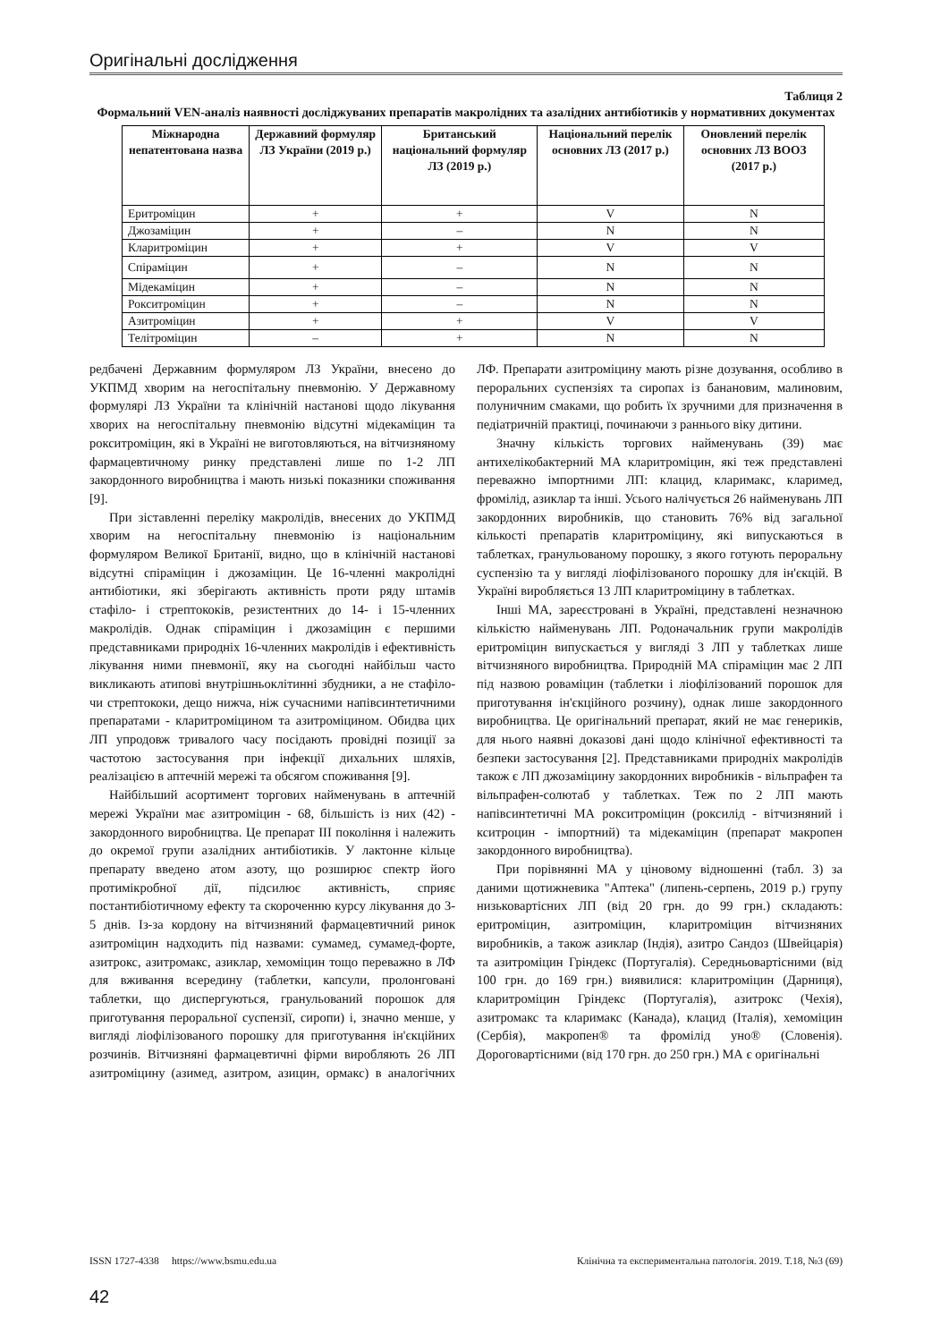Оригінальні дослідження
Таблиця 2
Формальний VEN-аналіз наявності досліджуваних препаратів макролідних та азалідних антибіотиків у нормативних документах
| Міжнародна непатентована назва | Державний формуляр ЛЗ України (2019 р.) | Британський національний формуляр ЛЗ (2019 р.) | Національний перелік основних ЛЗ (2017 р.) | Оновлений перелік основних ЛЗ ВООЗ (2017 р.) |
| --- | --- | --- | --- | --- |
| Еритроміцин | + | + | V | N |
| Джозаміцин | + | – | N | N |
| Кларитроміцин | + | + | V | V |
| Спіраміцин | + | – | N | N |
| Мідекаміцин | + | – | N | N |
| Рокситроміцин | + | – | N | N |
| Азитроміцин | + | + | V | V |
| Телітроміцин | – | + | N | N |
редбачені Державним формуляром ЛЗ України, внесено до УКПМД хворим на негоспітальну пневмонію. У Державному формулярі ЛЗ України та клінічній настанові щодо лікування хворих на негоспітальну пневмонію відсутні мідекаміцин та рокситроміцин, які в Україні не виготовляються, на вітчизняному фармацевтичному ринку представлені лише по 1-2 ЛП закордонного виробництва і мають низькі показники споживання [9].
При зіставленні переліку макролідів, внесених до УКПМД хворим на негоспітальну пневмонію із національним формуляром Великої Британії, видно, що в клінічній настанові відсутні спіраміцин і джозаміцин. Це 16-членні макролідні антибіотики, які зберігають активність проти ряду штамів стафіло- і стрептококів, резистентних до 14- і 15-членних макролідів. Однак спіраміцин і джозаміцин є першими представниками природніх 16-членних макролідів і ефективність лікування ними пневмонії, яку на сьогодні найбільш часто викликають атипові внутрішньоклітинні збудники, а не стафіло- чи стрептококи, дещо нижча, ніж сучасними напівсинтетичними препаратами - кларитроміцином та азитроміцином. Обидва цих ЛП упродовж тривалого часу посідають провідні позиції за частотою застосування при інфекції дихальних шляхів, реалізацією в аптечній мережі та обсягом споживання [9].
Найбільший асортимент торгових найменувань в аптечній мережі України має азитроміцин - 68, більшість із них (42) - закордонного виробництва. Це препарат III покоління і належить до окремої групи азалідних антибіотиків. У лактонне кільце препарату введено атом азоту, що розширює спектр його протимікробної дії, підсилює активність, сприяє постантибіотичному ефекту та скороченню курсу лікування до 3-5 днів. Із-за кордону на вітчизняний фармацевтичний ринок азитроміцин надходить під назвами: сумамед, сумамед-форте, азитрокс, азитромакс, азиклар, хемоміцин тощо переважно в ЛФ для вживання всередину (таблетки, капсули, пролонговані таблетки, що диспергуються, гранульований порошок для приготування пероральної суспензії, сиропи) і, значно менше, у вигляді ліофілізованого порошку для приготування ін'єкційних розчинів. Вітчизняні фармацевтичні фірми виробляють 26 ЛП азитроміцину (азимед, азитром, азицин, ормакс) в аналогічних ЛФ. Препарати азитроміцину мають різне дозування, особливо в пероральних суспензіях та сиропах із банановим, малиновим, полуничним смаками, що робить їх зручними для призначення в педіатричній практиці, починаючи з раннього віку дитини.
Значну кількість торгових найменувань (39) має антихелікобактерний МА кларитроміцин, які теж представлені переважно імпортними ЛП: клацид, кларимакс, кларимед, фромілід, азиклар та інші. Усього налічується 26 найменувань ЛП закордонних виробників, що становить 76% від загальної кількості препаратів кларитроміцину, які випускаються в таблетках, гранульованому порошку, з якого готують пероральну суспензію та у вигляді ліофілізованого порошку для ін'єкцій. В Україні виробляється 13 ЛП кларитроміцину в таблетках.
Інші МА, зареєстровані в Україні, представлені незначною кількістю найменувань ЛП. Родоначальник групи макролідів еритроміцин випускається у вигляді 3 ЛП у таблетках лише вітчизняного виробництва. Природній МА спіраміцин має 2 ЛП під назвою роваміцин (таблетки і ліофілізований порошок для приготування ін'єкційного розчину), однак лише закордонного виробництва. Це оригінальний препарат, який не має генериків, для нього наявні доказові дані щодо клінічної ефективності та безпеки застосування [2]. Представниками природніх макролідів також є ЛП джозаміцину закордонних виробників - вільпрафен та вільпрафен-солютаб у таблетках. Теж по 2 ЛП мають напівсинтетичні МА рокситроміцин (роксилід - вітчизняний і кситроцин - імпортний) та мідекаміцин (препарат макропен закордонного виробництва).
При порівнянні МА у ціновому відношенні (табл. 3) за даними щотижневика "Аптека" (липень-серпень, 2019 р.) групу низьковартісних ЛП (від 20 грн. до 99 грн.) складають: еритроміцин, азитроміцин, кларитроміцин вітчизняних виробників, а також азиклар (Індія), азитро Сандоз (Швейцарія) та азитроміцин Гріндекс (Португалія). Середньовартісними (від 100 грн. до 169 грн.) виявилися: кларитроміцин (Дарниця), кларитроміцин Гріндекс (Португалія), азитрокс (Чехія), азитромакс та кларимакс (Канада), клацид (Італія), хемоміцин (Сербія), макропен® та фромілід уно® (Словенія). Дороговартісними (від 170 грн. до 250 грн.) МА є оригінальні
ISSN 1727-4338 https://www.bsmu.edu.ua Клінічна та експериментальна патологія. 2019. Т.18, №3 (69)
42